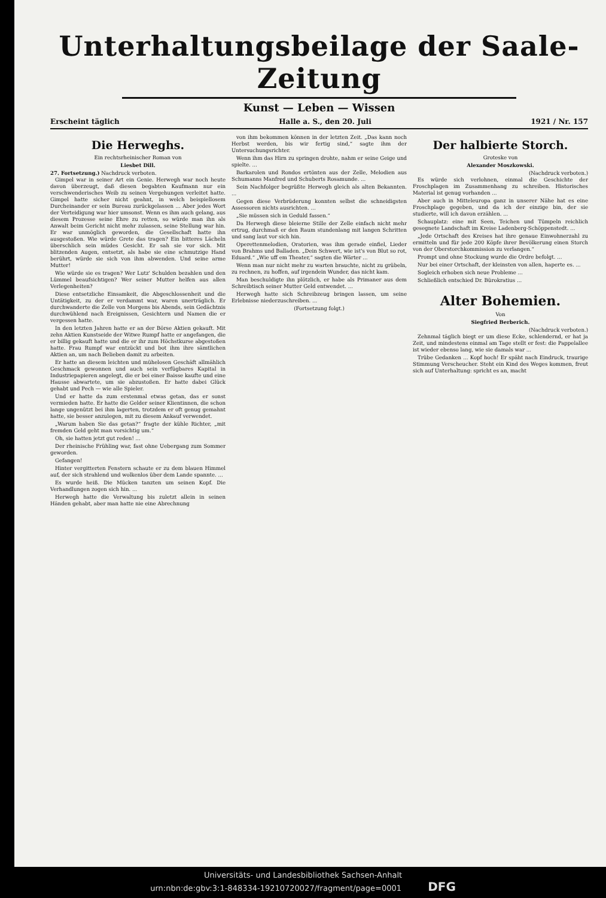Unterhaltungsbeilage der Saale-Zeitung
Kunst — Leben — Wissen
Erscheint täglich Halle a. S., den 20. Juli 1921 / Nr. 157
Die Herweghs.
Ein rechtsrheinischer Roman von
Liesbet Dill.
27. Fortsetzung.) Nachdruck verboten.
Gimpel war in seiner Art ein Genie. Herwegh war noch heute davon überzeugt, daß diesen begabten Kaufmann nur ein verschwenderisches Weib zu seinen Vergehungen verleitet hatte. Gimpel hatte sicher nicht geahnt, in welch beispiellosem Durcheinander er sein Bureau zurückgelassen ... Aber jedes Wort der Verteidigung war hier umsonst. Wenn es ihm auch gelang, aus diesem Prozesse seine Ehre zu retten, so würde man ihn als Anwalt beim Gericht nicht mehr zulassen, seine Stellung war hin. Er war unmöglich geworden, die Gesellschaft hatte ihn ausgestoßen. Wie würde Grete das tragen? Ein bitteres Lächeln überschlich sein müdes Gesicht. Er sah sie vor sich. Mit blitzenden Augen, entsetzt, als habe sie eine schmutzige Hand berührt, würde sie sich von ihm abwenden. Und seine arme Mutter!
Wie würde sie es tragen? Wer Lutz' Schulden bezahlen und den Lümmel beaufsichtigen? Wer seiner Mutter helfen aus allen Verlegenheiten?
Diese entsetzliche Einsamkeit, die Abgeschlossenheit und die Untätigkeit, zu der er verdammt war, waren unerträglich. Er durchwanderte die Zelle von Morgens bis Abends, sein Gedächtnis durchwühlend nach Ereignissen, Gesichtern und Namen die er vergessen hatte.
In den letzten Jahren hatte er an der Börse Aktien gekauft. Mit zehn Aktien Kunstseide der Witwe Rumpf hatte er angefangen, die er billig gekauft hatte und die er ihr zum Höchstkurse abgestoßen hatte. Frau Rumpf war entzückt und bot ihm ihre sämtlichen Aktien an, um nach Belieben damit zu arbeiten.
Er hatte an diesem leichten und mühelosen Geschäft allmählich Geschmack gewonnen und auch sein verfügbares Kapital in Industriepapieren angelegt, die er bei einer Baisse kaufte und eine Hausse abwartete, um sie abzustoßen. Er hatte dabei Glück gehabt und Pech — wie alle Spieler.
Und er hatte da zum erstenmal etwas getan, das er sonst vermieden hatte. Er hatte die Gelder seiner Klientinnen, die schon lange ungenützt bei ihm lagerten, trotzdem er oft genug gemahnt hatte, sie besser anzulegen, mit zu diesem Ankauf verwendet.
„Warum haben Sie das getan?“ fragte der kühle Richter, „mit fremden Geld geht man vorsichtig um.“
Oh, sie hatten jetzt gut reden! ...
Der rheinische Frühling war, fast ohne Uebergang zum Sommer geworden.
Gefangen!
Hinter vergitterten Fenstern schaute er zu dem blauen Himmel auf, der sich strahlend und wolkenlos über dem Lande spannte. ...
Es wurde heiß. Die Mücken tanzten um seinen Kopf. Die Verhandlungen zogen sich hin. ...
Herwegh hatte die Verwaltung bis zuletzt allein in seinen Händen gehabt, aber man hatte nie eine Abrechnung
von ihm bekommen können in der letzten Zeit. „Das kann noch Herbst werden, bis wir fertig sind,“ sagte ihm der Untersuchungsrichter.
Wenn ihm das Hirn zu springen drohte, nahm er seine Geige und spielte. ...
Barkarolen und Rondos ertönten aus der Zelle, Melodien aus Schumanns Manfred und Schuberts Rosamunde. ...
Sein Nachfolger begrüßte Herwegh gleich als alten Bekannten. ...
Gegen diese Verbrüderung konnten selbst die schneidigsten Assessoren nichts ausrichten. ...
„Sie müssen sich in Geduld fassen.“
Da Herwegh diese bleierne Stille der Zelle einfach nicht mehr ertrug, durchmaß er den Raum stundenlang mit langen Schritten und sang laut vor sich hin.
Operettenmelodien, Oratorien, was ihm gerade einfiel, Lieder von Brahms und Balladen. „Dein Schwert, wie ist's von Blut so rot, Eduard.“ „Wie uff em Theater,“ sagten die Wärter ...
Wenn man nur nicht mehr zu warten brauchte, nicht zu grübeln, zu rechnen, zu hoffen, auf irgendein Wunder, das nicht kam.
Man beschuldigte ihn plötzlich, er habe als Primaner aus dem Schreibtisch seiner Mutter Geld entwendet. ...
Herwegh hatte sich Schreibzeug bringen lassen, um seine Erlebnisse niederzuschreiben. ...
(Fortsetzung folgt.)
Der halbierte Storch.
Groteske von
Alexander Moszkowski.
(Nachdruck verboten.)
Es würde sich verlohnen, einmal die Geschichte der Froschplagen im Zusammenhang zu schreiben. Historisches Material ist genug vorhanden ...
Aber auch in Mitteleuropa ganz in unserer Nähe hat es eine Froschplage gegeben, und da ich der einzige bin, der sie studierte, will ich davon erzählen. ...
Schauplatz: eine mit Seen, Teichen und Tümpeln reichlich gesegnete Landschaft im Kreise Ladenberg-Schöppenstedt. ...
„Jede Ortschaft des Kreises hat ihre genaue Einwohnerzahl zu ermitteln und für jede 200 Köpfe ihrer Bevölkerung einen Storch von der Oberstorchkommission zu verlangen.“
Prompt und ohne Stockung wurde die Ordre befolgt. ...
Nur bei einer Ortschaft, der kleinsten von allen, haperte es. ...
Sogleich erhoben sich neue Probleme ...
Schließlich entschied Dr. Bürokratius ...
Alter Bohemien.
Von
Siegfried Berberich.
(Nachdruck verboten.)
Zehnmal täglich biegt er um diese Ecke, schlendernd, er hat ja Zeit, und mindestens einmal am Tage stellt er fest: die Pappelallee ist wieder ebenso lang, wie sie damals war ...
Trübe Gedanken ... Kopf hoch! Er späht nach Eindruck, traurige Stimmung Verscheucher. Steht ein Kind des Weges kommen, freut sich auf Unterhaltung: spricht es an, macht
Universitäts- und Landesbibliothek Sachsen-Anhalt
urn:nbn:de:gbv:3:1-848334-1921072002​7/fragment/page=0001 DFG